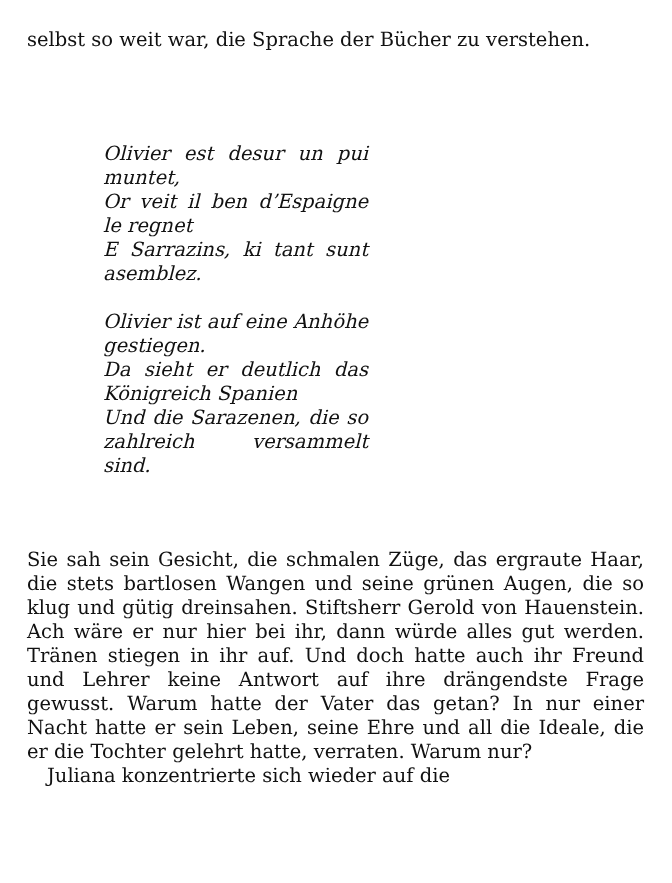selbst so weit war, die Sprache der Bücher zu verstehen.
Olivier est desur un pui muntet,
Or veit il ben d’Espaigne le regnet
E Sarrazins, ki tant sunt asemblez.
Olivier ist auf eine Anhöhe gestiegen.
Da sieht er deutlich das Königreich Spanien
Und die Sarazenen, die so zahlreich versammelt sind.
Sie sah sein Gesicht, die schmalen Züge, das ergraute Haar, die stets bartlosen Wangen und seine grünen Augen, die so klug und gütig dreinsahen. Stiftsherr Gerold von Hauenstein. Ach wäre er nur hier bei ihr, dann würde alles gut werden. Tränen stiegen in ihr auf. Und doch hatte auch ihr Freund und Lehrer keine Antwort auf ihre drängendste Frage gewusst. Warum hatte der Vater das getan? In nur einer Nacht hatte er sein Leben, seine Ehre und all die Ideale, die er die Tochter gelehrt hatte, verraten. Warum nur?
Juliana konzentrierte sich wieder auf die